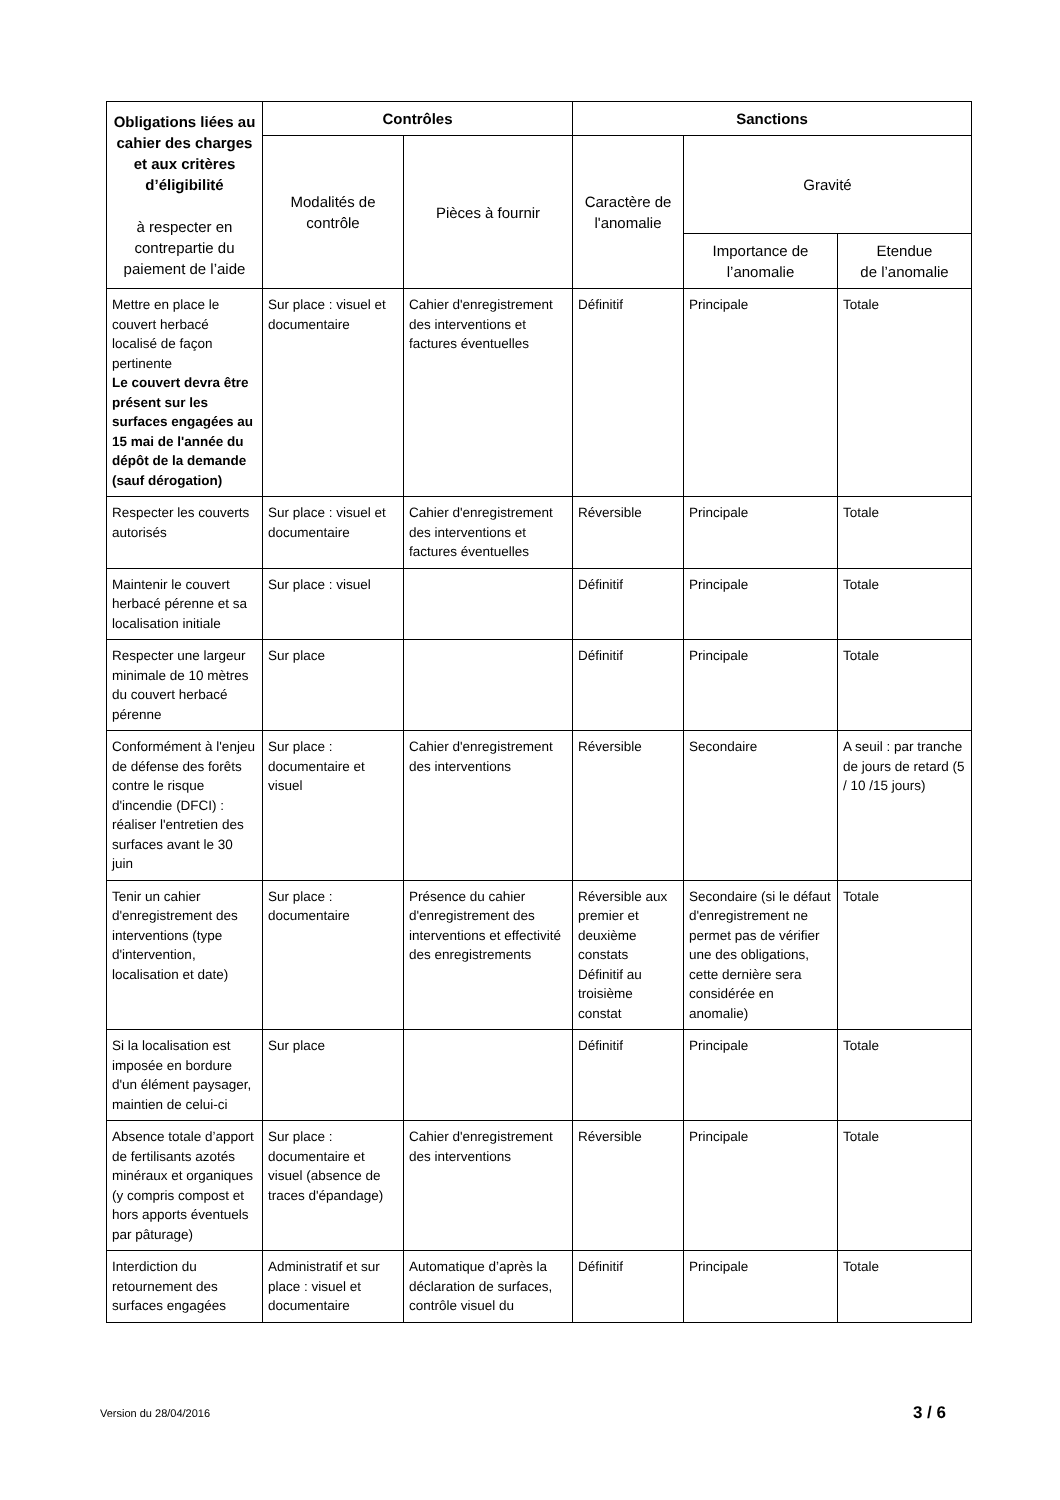| Obligations liées au cahier des charges et aux critères d’éligibilité à respecter en contrepartie du paiement de l’aide | Contrôles | | Sanctions | | |
| --- | --- | --- | --- | --- | --- |
| | Modalités de contrôle | Pièces à fournir | Caractère de l'anomalie | Gravité | |
| | | | | Importance de l’anomalie | Etendue de l’anomalie |
| Mettre en place le couvert herbacé localisé de façon pertinente Le couvert devra être présent sur les surfaces engagées au 15 mai de l'année du dépôt de la demande (sauf dérogation) | Sur place : visuel et documentaire | Cahier d'enregistrement des interventions et factures éventuelles | Définitif | Principale | Totale |
| Respecter les couverts autorisés | Sur place : visuel et documentaire | Cahier d'enregistrement des interventions et factures éventuelles | Réversible | Principale | Totale |
| Maintenir le couvert herbacé pérenne et sa localisation initiale | Sur place : visuel | | Définitif | Principale | Totale |
| Respecter une largeur minimale de 10 mètres du couvert herbacé pérenne | Sur place | | Définitif | Principale | Totale |
| Conformément à l'enjeu de défense des forêts contre le risque d'incendie (DFCI) : réaliser l'entretien des surfaces avant le 30 juin | Sur place : documentaire et visuel | Cahier d'enregistrement des interventions | Réversible | Secondaire | A seuil : par tranche de jours de retard (5 / 10 /15 jours) |
| Tenir un cahier d'enregistrement des interventions (type d'intervention, localisation et date) | Sur place : documentaire | Présence du cahier d'enregistrement des interventions et effectivité des enregistrements | Réversible aux premier et deuxième constats Définitif au troisième constat | Secondaire (si le défaut d'enregistrement ne permet pas de vérifier une des obligations, cette dernière sera considérée en anomalie) | Totale |
| Si la localisation est imposée en bordure d'un élément paysager, maintien de celui-ci | Sur place | | Définitif | Principale | Totale |
| Absence totale d’apport de fertilisants azotés minéraux et organiques (y compris compost et hors apports éventuels par pâturage) | Sur place : documentaire et visuel (absence de traces d'épandage) | Cahier d'enregistrement des interventions | Réversible | Principale | Totale |
| Interdiction du retournement des surfaces engagées | Administratif et sur place : visuel et documentaire | Automatique d’après la déclaration de surfaces, contrôle visuel du | Définitif | Principale | Totale |
Version du 28/04/2016 3 / 6